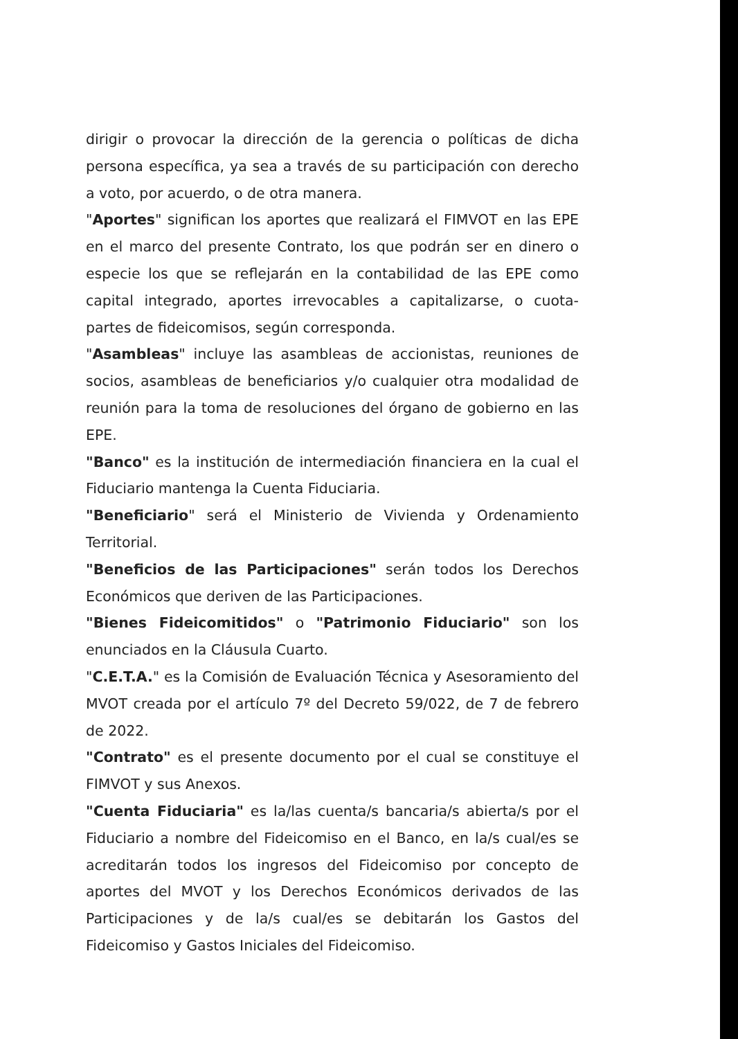dirigir o provocar la dirección de la gerencia o políticas de dicha persona específica, ya sea a través de su participación con derecho a voto, por acuerdo, o de otra manera.
"Aportes" significan los aportes que realizará el FIMVOT en las EPE en el marco del presente Contrato, los que podrán ser en dinero o especie los que se reflejarán en la contabilidad de las EPE como capital integrado, aportes irrevocables a capitalizarse, o cuota-partes de fideicomisos, según corresponda.
"Asambleas" incluye las asambleas de accionistas, reuniones de socios, asambleas de beneficiarios y/o cualquier otra modalidad de reunión para la toma de resoluciones del órgano de gobierno en las EPE.
"Banco" es la institución de intermediación financiera en la cual el Fiduciario mantenga la Cuenta Fiduciaria.
"Beneficiario" será el Ministerio de Vivienda y Ordenamiento Territorial.
"Beneficios de las Participaciones" serán todos los Derechos Económicos que deriven de las Participaciones.
"Bienes Fideicomitidos" o "Patrimonio Fiduciario" son los enunciados en la Cláusula Cuarto.
"C.E.T.A." es la Comisión de Evaluación Técnica y Asesoramiento del MVOT creada por el artículo 7º del Decreto 59/022, de 7 de febrero de 2022.
"Contrato" es el presente documento por el cual se constituye el FIMVOT y sus Anexos.
"Cuenta Fiduciaria" es la/las cuenta/s bancaria/s abierta/s por el Fiduciario a nombre del Fideicomiso en el Banco, en la/s cual/es se acreditarán todos los ingresos del Fideicomiso por concepto de aportes del MVOT y los Derechos Económicos derivados de las Participaciones y de la/s cual/es se debitarán los Gastos del Fideicomiso y Gastos Iniciales del Fideicomiso.